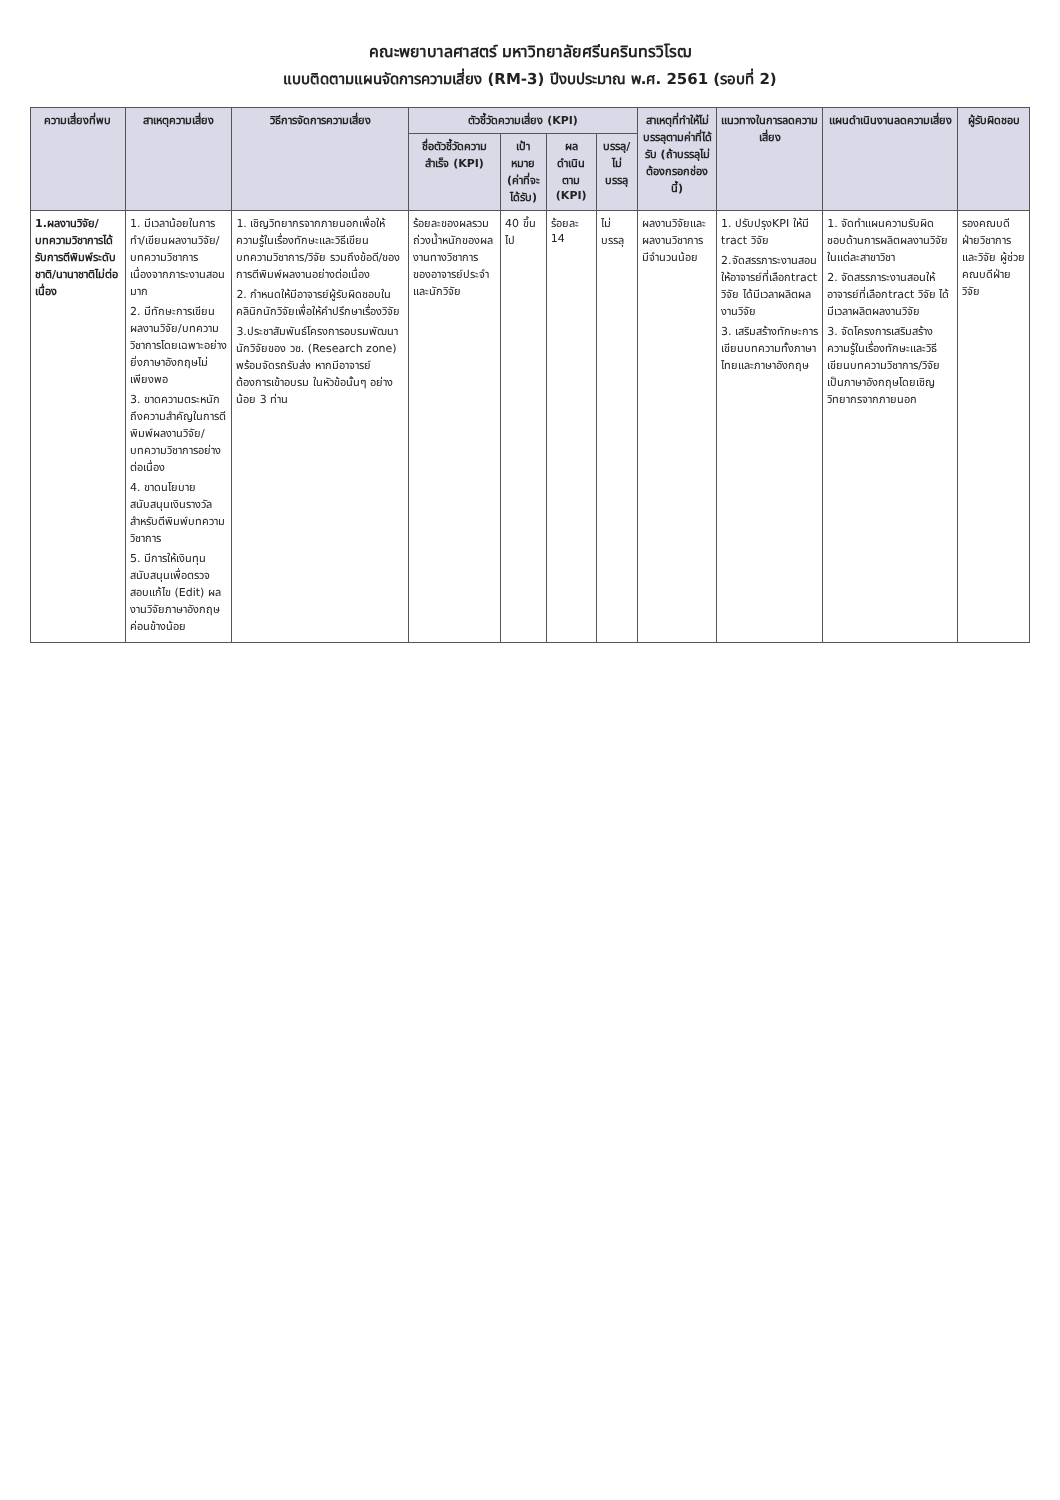คณะพยาบาลศาสตร์ มหาวิทยาลัยศรีนครินทรวิโรฒ
แบบติดตามแผนจัดการความเสี่ยง (RM-3) ปีงบประมาณ พ.ศ. 2561 (รอบที่ 2)
| ความเสี่ยงที่พบ | สาเหตุความเสี่ยง | วิธีการจัดการความเสี่ยง | ตัวชี้วัดความเสี่ยง (KPI) | | | | สาเหตุที่ทำให้ไม่บรรลุตามค่าที่ได้รับ (ถ้าบรรลุไม่ต้องกรอกช่องนี้) | แนวทางในการลดความเสี่ยง | แผนดำเนินงานลดความเสี่ยง | ผู้รับผิดชอบ |
| --- | --- | --- | --- | --- | --- | --- | --- | --- | --- | --- |
| | | | ชื่อตัวชี้วัดความสำเร็จ (KPI) | เป้าหมาย (ค่าที่จะได้รับ) | ผลดำเนินตาม (KPI) | บรรลุ/ไม่บรรลุ | | | | |
| 1.ผลงานวิจัย/บทความวิชาการได้รับการตีพิมพ์ระดับชาติ/นานาชาติไม่ต่อเนื่อง | 1. มีเวลาน้อยในการทำ/เขียนผลงานวิจัย/บทความวิชาการเนื่องจากภาระงานสอนมาก 2. มีทักษะการเขียนผลงานวิจัย/บทความวิชาการโดยเฉพาะอย่างยิ่งภาษาอังกฤษไม่เพียงพอ 3. ขาดความตระหนักถึงความสำคัญในการตีพิมพ์ผลงานวิจัย/บทความวิชาการอย่างต่อเนื่อง 4. ขาดนโยบายสนับสนุนเงินรางวัลสำหรับตีพิมพ์บทความวิชาการ 5. มีการให้เงินทุนสนับสนุนเพื่อตรวจสอบแก้ไข (Edit) ผลงานวิจัยภาษาอังกฤษค่อนข้างน้อย | 1. เชิญวิทยากรจากภายนอกเพื่อให้ความรู้ในเรื่องทักษะและวิธีเขียนบทความวิชาการ/วิจัย รวมถึงข้อดี/ของการตีพิมพ์ผลงานอย่างต่อเนื่อง 2. กำหนดให้มีอาจารย์ผู้รับผิดชอบในคลินิกนักวิจัยเพื่อให้คำปรึกษาเรื่องวิจัย 3.ประชาสัมพันธ์โครงการอบรมพัฒนานักวิจัยของ วช. (Research zone) พร้อมจัดรถรับส่ง หากมีอาจารย์ต้องการเข้าอบรม ในหัวข้อนั้นๆ อย่างน้อย 3 ท่าน | ร้อยละของผลรวมถ่วงน้ำหนักของผลงานทางวิชาการของอาจารย์ประจำและนักวิจัย | 40 ขึ้นไป | ร้อยละ 14 | ไม่บรรลุ | ผลงานวิจัยและผลงานวิชาการ มีจำนวนน้อย | 1. ปรับปรุงKPI ให้มี tract วิจัย 2.จัดสรรภาระงานสอนให้อาจารย์ที่เลือกtract วิจัย ได้มีเวลาผลิตผลงานวิจัย 3. เสริมสร้างทักษะการเขียนบทความทั้งภาษาไทยและภาษาอังกฤษ | 1. จัดทำแผนความรับผิดชอบด้านการผลิตผลงานวิจัยในแต่ละสาขาวิชา 2. จัดสรรภาระงานสอนให้อาจารย์ที่เลือกtract วิจัย ได้มีเวลาผลิตผลงานวิจัย 3. จัดโครงการเสริมสร้างความรู้ในเรื่องทักษะและวิธีเขียนบทความวิชาการ/วิจัยเป็นภาษาอังกฤษโดยเชิญวิทยากรจากภายนอก | รองคณบดีฝ่ายวิชาการและวิจัย ผู้ช่วยคณบดีฝ่ายวิจัย |